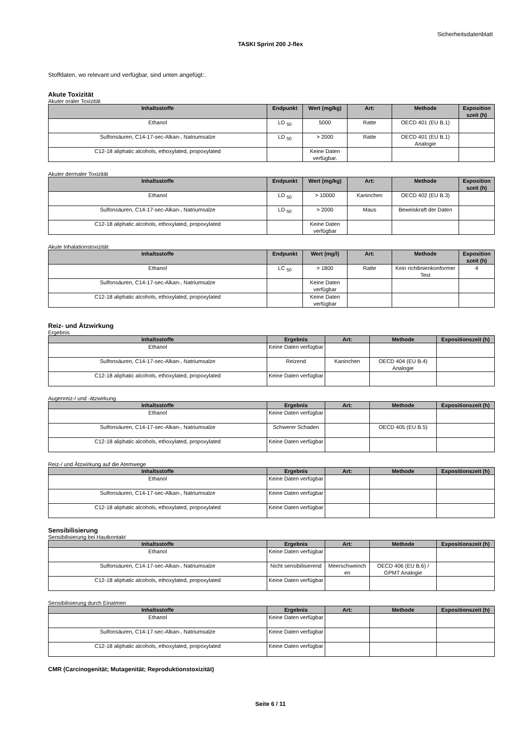Sicherheitsdatenblatt
TASKI Sprint 200 J-flex
Stoffdaten, wo relevant und verfügbar, sind unten angefügt:.
Akute Toxizität
Akuter oraler Toxizität
| Inhaltsstoffe | Endpunkt | Wert (mg/kg) | Art: | Methode | Exposition szeit (h) |
| --- | --- | --- | --- | --- | --- |
| Ethanol | LD <sub>50</sub> | 5000 | Ratte | OECD 401 (EU B.1) | |
| Sulfonsäuren, C14-17-sec-Alkan-, Natriumsalze | LD <sub>50</sub> | > 2000 | Ratte | OECD 401 (EU B.1) Analogie | |
| C12-18 aliphatic alcohols, ethoxylated, propoxylated | | Keine Daten verfügbar. | | | |
Akuter dermaler Toxizität
| Inhaltsstoffe | Endpunkt | Wert (mg/kg) | Art: | Methode | Exposition szeit (h) |
| --- | --- | --- | --- | --- | --- |
| Ethanol | LD <sub>50</sub> | > 10000 | Kaninchen | OECD 402 (EU B.3) | |
| Sulfonsäuren, C14-17-sec-Alkan-, Natriumsalze | LD <sub>50</sub> | > 2000 | Maus | Beweiskraft der Daten | |
| C12-18 aliphatic alcohols, ethoxylated, propoxylated | | Keine Daten verfügbar | | | |
Akute Inhalationstoxizität
| Inhaltsstoffe | Endpunkt | Wert (mg/l) | Art: | Methode | Exposition szeit (h) |
| --- | --- | --- | --- | --- | --- |
| Ethanol | LC <sub>50</sub> | > 1800 | Ratte | Kein richtlinienkonformer Test | 4 |
| Sulfonsäuren, C14-17-sec-Alkan-, Natriumsalze | | Keine Daten verfügbar | | | |
| C12-18 aliphatic alcohols, ethoxylated, propoxylated | | Keine Daten verfügbar | | | |
Reiz- und Ätzwirkung
Ergebnis
| Inhaltsstoffe | Ergebnis | Art: | Methode | Expositionszeit (h) |
| --- | --- | --- | --- | --- |
| Ethanol | Keine Daten verfügbar | | | |
| Sulfonsäuren, C14-17-sec-Alkan-, Natriumsalze | Reizend | Kaninchen | OECD 404 (EU B.4) Analogie | |
| C12-18 aliphatic alcohols, ethoxylated, propoxylated | Keine Daten verfügbar | | | |
Augenreiz-/ und -ätzwirkung
| Inhaltsstoffe | Ergebnis | Art: | Methode | Expositionszeit (h) |
| --- | --- | --- | --- | --- |
| Ethanol | Keine Daten verfügbar | | | |
| Sulfonsäuren, C14-17-sec-Alkan-, Natriumsalze | Schwerer Schaden | | OECD 405 (EU B.5) | |
| C12-18 aliphatic alcohols, ethoxylated, propoxylated | Keine Daten verfügbar | | | |
Reiz-/ und Ätzwirkung auf die Atemwege
| Inhaltsstoffe | Ergebnis | Art: | Methode | Expositionszeit (h) |
| --- | --- | --- | --- | --- |
| Ethanol | Keine Daten verfügbar | | | |
| Sulfonsäuren, C14-17-sec-Alkan-, Natriumsalze | Keine Daten verfügbar | | | |
| C12-18 aliphatic alcohols, ethoxylated, propoxylated | Keine Daten verfügbar | | | |
Sensibilisierung
Sensibilisierung bei Hautkontakt
| Inhaltsstoffe | Ergebnis | Art: | Methode | Expositionszeit (h) |
| --- | --- | --- | --- | --- |
| Ethanol | Keine Daten verfügbar | | | |
| Sulfonsäuren, C14-17-sec-Alkan-, Natriumsalze | Nicht sensibilisierend | Meerschweinch en | OECD 406 (EU B.6) / GPMT Analogie | |
| C12-18 aliphatic alcohols, ethoxylated, propoxylated | Keine Daten verfügbar | | | |
Sensibilisierung durch Einatmen
| Inhaltsstoffe | Ergebnis | Art: | Methode | Expositionszeit (h) |
| --- | --- | --- | --- | --- |
| Ethanol | Keine Daten verfügbar | | | |
| Sulfonsäuren, C14-17-sec-Alkan-, Natriumsalze | Keine Daten verfügbar | | | |
| C12-18 aliphatic alcohols, ethoxylated, propoxylated | Keine Daten verfügbar | | | |
CMR (Carcinogenität; Mutagenität; Reproduktionstoxizität)
Seite 6 / 11